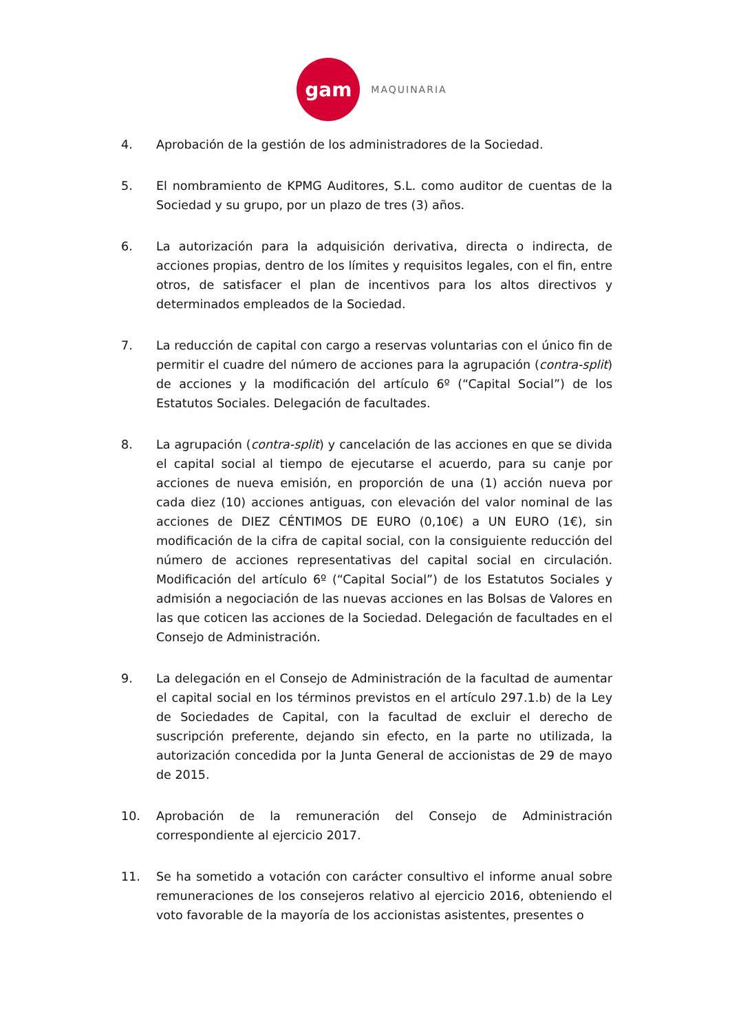gam
MAQUINARIA
4. Aprobación de la gestión de los administradores de la Sociedad.
5. El nombramiento de KPMG Auditores, S.L. como auditor de cuentas de la Sociedad y su grupo, por un plazo de tres (3) años.
6. La autorización para la adquisición derivativa, directa o indirecta, de acciones propias, dentro de los límites y requisitos legales, con el fin, entre otros, de satisfacer el plan de incentivos para los altos directivos y determinados empleados de la Sociedad.
7. La reducción de capital con cargo a reservas voluntarias con el único fin de permitir el cuadre del número de acciones para la agrupación (contra-split) de acciones y la modificación del artículo 6º (“Capital Social”) de los Estatutos Sociales. Delegación de facultades.
8. La agrupación (contra-split) y cancelación de las acciones en que se divida el capital social al tiempo de ejecutarse el acuerdo, para su canje por acciones de nueva emisión, en proporción de una (1) acción nueva por cada diez (10) acciones antiguas, con elevación del valor nominal de las acciones de DIEZ CÉNTIMOS DE EURO (0,10€) a UN EURO (1€), sin modificación de la cifra de capital social, con la consiguiente reducción del número de acciones representativas del capital social en circulación. Modificación del artículo 6º (“Capital Social”) de los Estatutos Sociales y admisión a negociación de las nuevas acciones en las Bolsas de Valores en las que coticen las acciones de la Sociedad. Delegación de facultades en el Consejo de Administración.
9. La delegación en el Consejo de Administración de la facultad de aumentar el capital social en los términos previstos en el artículo 297.1.b) de la Ley de Sociedades de Capital, con la facultad de excluir el derecho de suscripción preferente, dejando sin efecto, en la parte no utilizada, la autorización concedida por la Junta General de accionistas de 29 de mayo de 2015.
10. Aprobación de la remuneración del Consejo de Administración correspondiente al ejercicio 2017.
11. Se ha sometido a votación con carácter consultivo el informe anual sobre remuneraciones de los consejeros relativo al ejercicio 2016, obteniendo el voto favorable de la mayoría de los accionistas asistentes, presentes o